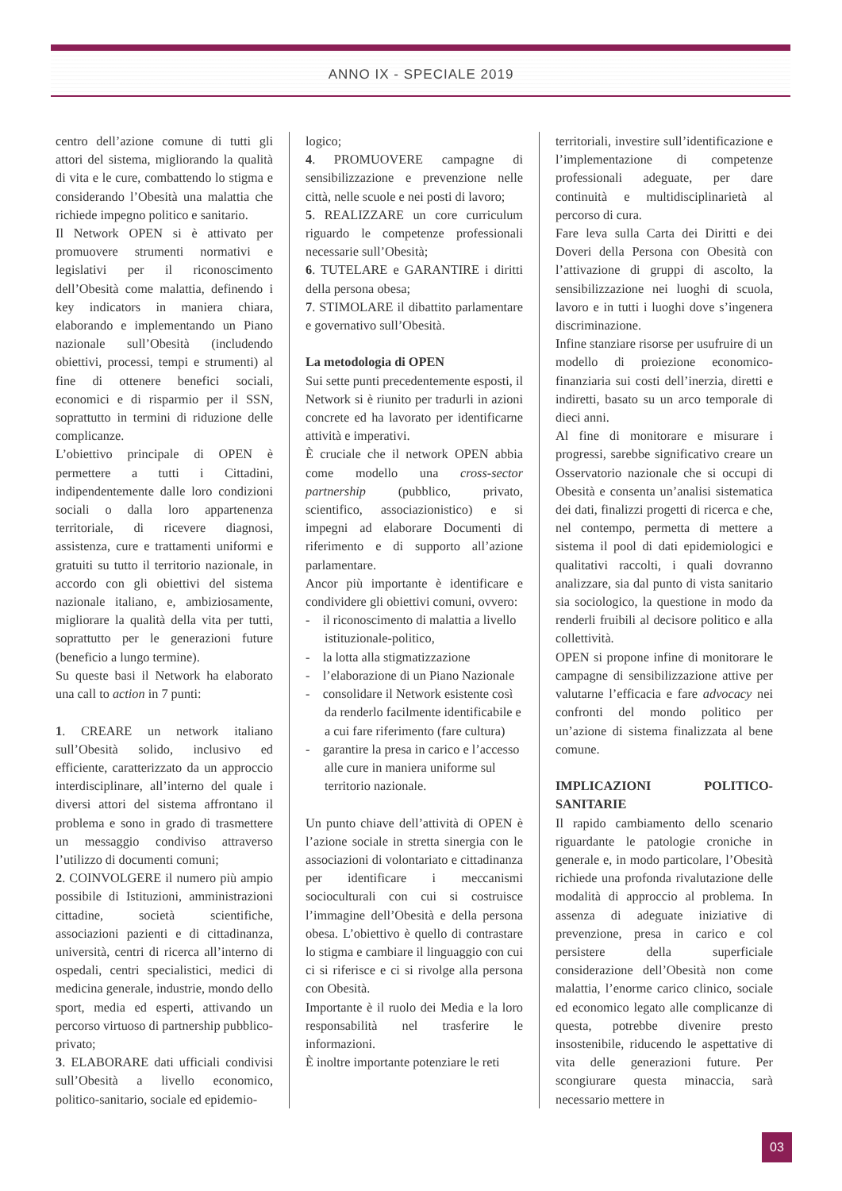ANNO IX - SPECIALE 2019
centro dell’azione comune di tutti gli attori del sistema, migliorando la qualità di vita e le cure, combattendo lo stigma e considerando l’Obesità una malattia che richiede impegno politico e sanitario.
Il Network OPEN si è attivato per promuovere strumenti normativi e legislativi per il riconoscimento dell’Obesità come malattia, definendo i key indicators in maniera chiara, elaborando e implementando un Piano nazionale sull’Obesità (includendo obiettivi, processi, tempi e strumenti) al fine di ottenere benefici sociali, economici e di risparmio per il SSN, soprattutto in termini di riduzione delle complicanze.
L’obiettivo principale di OPEN è permettere a tutti i Cittadini, indipendentemente dalle loro condizioni sociali o dalla loro appartenenza territoriale, di ricevere diagnosi, assistenza, cure e trattamenti uniformi e gratuiti su tutto il territorio nazionale, in accordo con gli obiettivi del sistema nazionale italiano, e, ambiziosamente, migliorare la qualità della vita per tutti, soprattutto per le generazioni future (beneficio a lungo termine).
Su queste basi il Network ha elaborato una call to action in 7 punti:
1. CREARE un network italiano sull’Obesità solido, inclusivo ed efficiente, caratterizzato da un approccio interdisciplinare, all’interno del quale i diversi attori del sistema affrontano il problema e sono in grado di trasmettere un messaggio condiviso attraverso l’utilizzo di documenti comuni;
2. COINVOLGERE il numero più ampio possibile di Istituzioni, amministrazioni cittadine, società scientifiche, associazioni pazienti e di cittadinanza, università, centri di ricerca all’interno di ospedali, centri specialistici, medici di medicina generale, industrie, mondo dello sport, media ed esperti, attivando un percorso virtuoso di partnership pubblico-privato;
3. ELABORARE dati ufficiali condivisi sull’Obesità a livello economico, politico-sanitario, sociale ed epidemio-
logico;
4. PROMUOVERE campagne di sensibilizzazione e prevenzione nelle città, nelle scuole e nei posti di lavoro;
5. REALIZZARE un core curriculum riguardo le competenze professionali necessarie sull’Obesità;
6. TUTELARE e GARANTIRE i diritti della persona obesa;
7. STIMOLARE il dibattito parlamentare e governativo sull’Obesità.
La metodologia di OPEN
Sui sette punti precedentemente esposti, il Network si è riunito per tradurli in azioni concrete ed ha lavorato per identificarne attività e imperativi.
È cruciale che il network OPEN abbia come modello una cross-sector partnership (pubblico, privato, scientifico, associazionistico) e si impegni ad elaborare Documenti di riferimento e di supporto all’azione parlamentare.
Ancor più importante è identificare e condividere gli obiettivi comuni, ovvero:
- il riconoscimento di malattia a livello istituzionale-politico,
- la lotta alla stigmatizzazione
- l’elaborazione di un Piano Nazionale
- consolidare il Network esistente così da renderlo facilmente identificabile e a cui fare riferimento (fare cultura)
- garantire la presa in carico e l’accesso alle cure in maniera uniforme sul territorio nazionale.
Un punto chiave dell’attività di OPEN è l’azione sociale in stretta sinergia con le associazioni di volontariato e cittadinanza per identificare i meccanismi socioculturali con cui si costruisce l’immagine dell’Obesità e della persona obesa. L’obiettivo è quello di contrastare lo stigma e cambiare il linguaggio con cui ci si riferisce e ci si rivolge alla persona con Obesità.
Importante è il ruolo dei Media e la loro responsabilità nel trasferire le informazioni.
È inoltre importante potenziare le reti
territoriali, investire sull’identificazione e l’implementazione di competenze professionali adeguate, per dare continuità e multidisciplinarietà al percorso di cura.
Fare leva sulla Carta dei Diritti e dei Doveri della Persona con Obesità con l’attivazione di gruppi di ascolto, la sensibilizzazione nei luoghi di scuola, lavoro e in tutti i luoghi dove s’ingenera discriminazione.
Infine stanziare risorse per usufruire di un modello di proiezione economico-finanziaria sui costi dell’inerzia, diretti e indiretti, basato su un arco temporale di dieci anni.
Al fine di monitorare e misurare i progressi, sarebbe significativo creare un Osservatorio nazionale che si occupi di Obesità e consenta un’analisi sistematica dei dati, finalizzi progetti di ricerca e che, nel contempo, permetta di mettere a sistema il pool di dati epidemiologici e qualitativi raccolti, i quali dovranno analizzare, sia dal punto di vista sanitario sia sociologico, la questione in modo da renderli fruibili al decisore politico e alla collettività.
OPEN si propone infine di monitorare le campagne di sensibilizzazione attive per valutarne l’efficacia e fare advocacy nei confronti del mondo politico per un’azione di sistema finalizzata al bene comune.
IMPLICAZIONI POLITICO-SANITARIE
Il rapido cambiamento dello scenario riguardante le patologie croniche in generale e, in modo particolare, l’Obesità richiede una profonda rivalutazione delle modalità di approccio al problema. In assenza di adeguate iniziative di prevenzione, presa in carico e col persistere della superficiale considerazione dell’Obesità non come malattia, l’enorme carico clinico, sociale ed economico legato alle complicanze di questa, potrebbe divenire presto insostenibile, riducendo le aspettative di vita delle generazioni future. Per scongiurare questa minaccia, sarà necessario mettere in
03